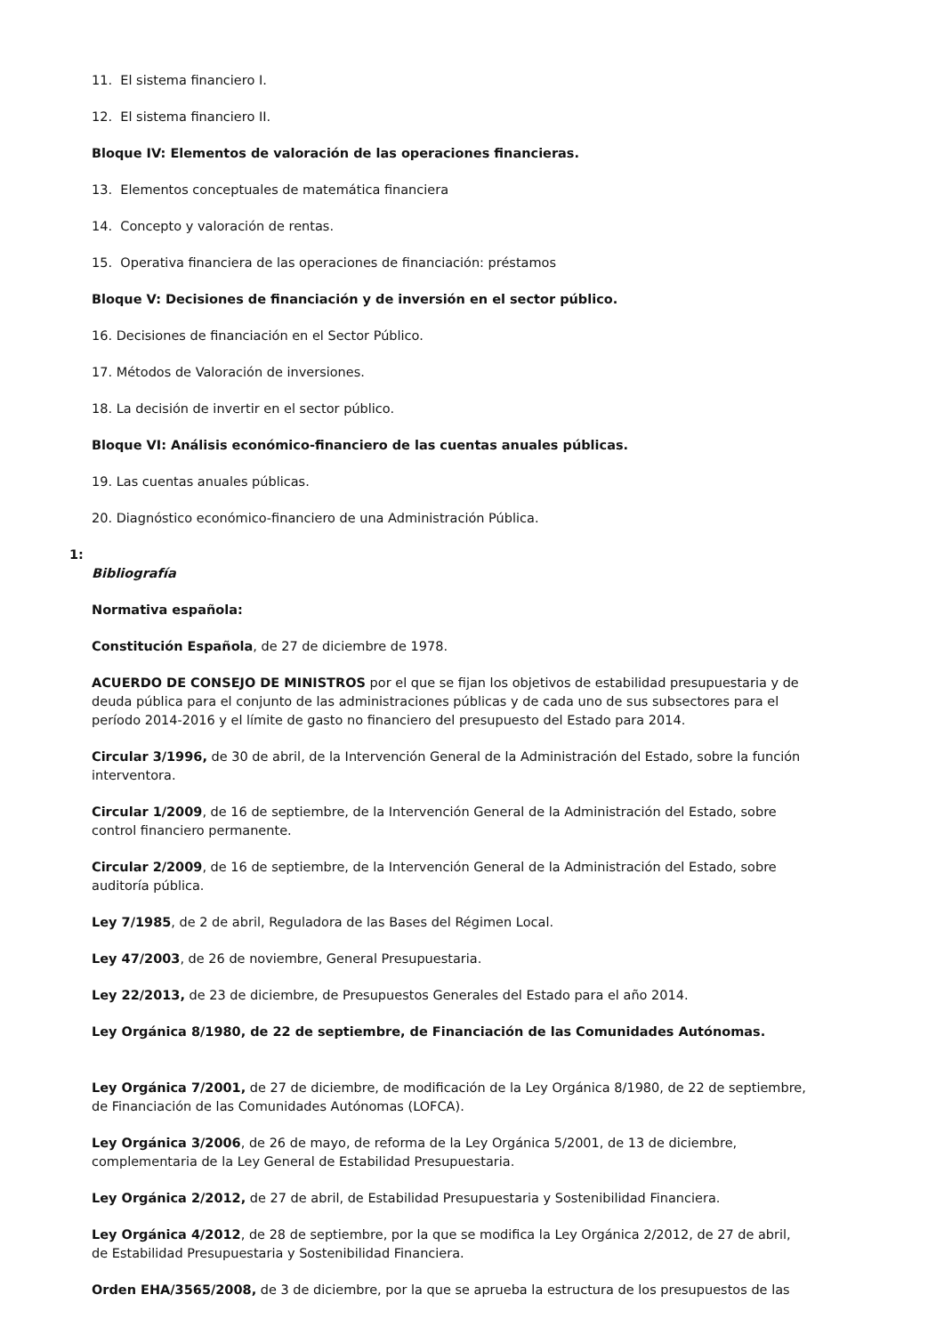11. El sistema financiero I.
12. El sistema financiero II.
Bloque IV: Elementos de valoración de las operaciones financieras.
13. Elementos conceptuales de matemática financiera
14. Concepto y valoración de rentas.
15. Operativa financiera de las operaciones de financiación: préstamos
Bloque V: Decisiones de financiación y de inversión en el sector público.
16. Decisiones de financiación en el Sector Público.
17. Métodos de Valoración de inversiones.
18. La decisión de invertir en el sector público.
Bloque VI: Análisis económico-financiero de las cuentas anuales públicas.
19. Las cuentas anuales públicas.
20. Diagnóstico económico-financiero de una Administración Pública.
1:
Bibliografía
Normativa española:
Constitución Española, de 27 de diciembre de 1978.
ACUERDO DE CONSEJO DE MINISTROS por el que se fijan los objetivos de estabilidad presupuestaria y de deuda pública para el conjunto de las administraciones públicas y de cada uno de sus subsectores para el período 2014-2016 y el límite de gasto no financiero del presupuesto del Estado para 2014.
Circular 3/1996, de 30 de abril, de la Intervención General de la Administración del Estado, sobre la función interventora.
Circular 1/2009, de 16 de septiembre, de la Intervención General de la Administración del Estado, sobre control financiero permanente.
Circular 2/2009, de 16 de septiembre, de la Intervención General de la Administración del Estado, sobre auditoría pública.
Ley 7/1985, de 2 de abril, Reguladora de las Bases del Régimen Local.
Ley 47/2003, de 26 de noviembre, General Presupuestaria.
Ley 22/2013, de 23 de diciembre, de Presupuestos Generales del Estado para el año 2014.
Ley Orgánica 8/1980, de 22 de septiembre, de Financiación de las Comunidades Autónomas.
Ley Orgánica 7/2001, de 27 de diciembre, de modificación de la Ley Orgánica 8/1980, de 22 de septiembre, de Financiación de las Comunidades Autónomas (LOFCA).
Ley Orgánica 3/2006, de 26 de mayo, de reforma de la Ley Orgánica 5/2001, de 13 de diciembre, complementaria de la Ley General de Estabilidad Presupuestaria.
Ley Orgánica 2/2012, de 27 de abril, de Estabilidad Presupuestaria y Sostenibilidad Financiera.
Ley Orgánica 4/2012, de 28 de septiembre, por la que se modifica la Ley Orgánica 2/2012, de 27 de abril, de Estabilidad Presupuestaria y Sostenibilidad Financiera.
Orden EHA/3565/2008, de 3 de diciembre, por la que se aprueba la estructura de los presupuestos de las